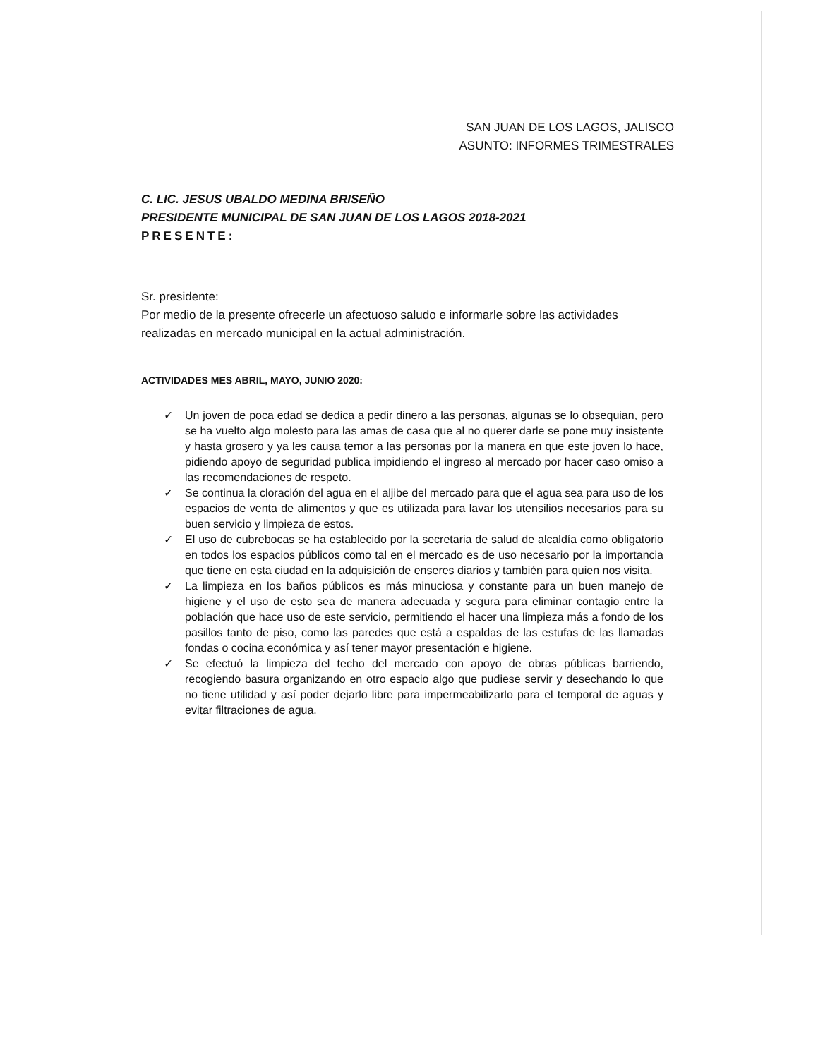SAN JUAN DE LOS LAGOS, JALISCO
ASUNTO: INFORMES TRIMESTRALES
C. LIC. JESUS UBALDO MEDINA BRISEÑO
PRESIDENTE MUNICIPAL DE SAN JUAN DE LOS LAGOS 2018-2021
PRESENTE:
Sr. presidente:
Por medio de la presente ofrecerle un afectuoso saludo e informarle sobre las actividades realizadas en mercado municipal en la actual administración.
ACTIVIDADES MES ABRIL, MAYO, JUNIO 2020:
✓ Un joven de poca edad se dedica a pedir dinero a las personas, algunas se lo obsequian, pero se ha vuelto algo molesto para las amas de casa que al no querer darle se pone muy insistente y hasta grosero y ya les causa temor a las personas por la manera en que este joven lo hace, pidiendo apoyo de seguridad publica impidiendo el ingreso al mercado por hacer caso omiso a las recomendaciones de respeto.
✓ Se continua la cloración del agua en el aljibe del mercado para que el agua sea para uso de los espacios de venta de alimentos y que es utilizada para lavar los utensilios necesarios para su buen servicio y limpieza de estos.
✓ El uso de cubrebocas se ha establecido por la secretaria de salud de alcaldía como obligatorio en todos los espacios públicos como tal en el mercado es de uso necesario por la importancia que tiene en esta ciudad en la adquisición de enseres diarios y también para quien nos visita.
✓ La limpieza en los baños públicos es más minuciosa y constante para un buen manejo de higiene y el uso de esto sea de manera adecuada y segura para eliminar contagio entre la población que hace uso de este servicio, permitiendo el hacer una limpieza más a fondo de los pasillos tanto de piso, como las paredes que está a espaldas de las estufas de las llamadas fondas o cocina económica y así tener mayor presentación e higiene.
✓ Se efectuó la limpieza del techo del mercado con apoyo de obras públicas barriendo, recogiendo basura organizando en otro espacio algo que pudiese servir y desechando lo que no tiene utilidad y así poder dejarlo libre para impermeabilizarlo para el temporal de aguas y evitar filtraciones de agua.